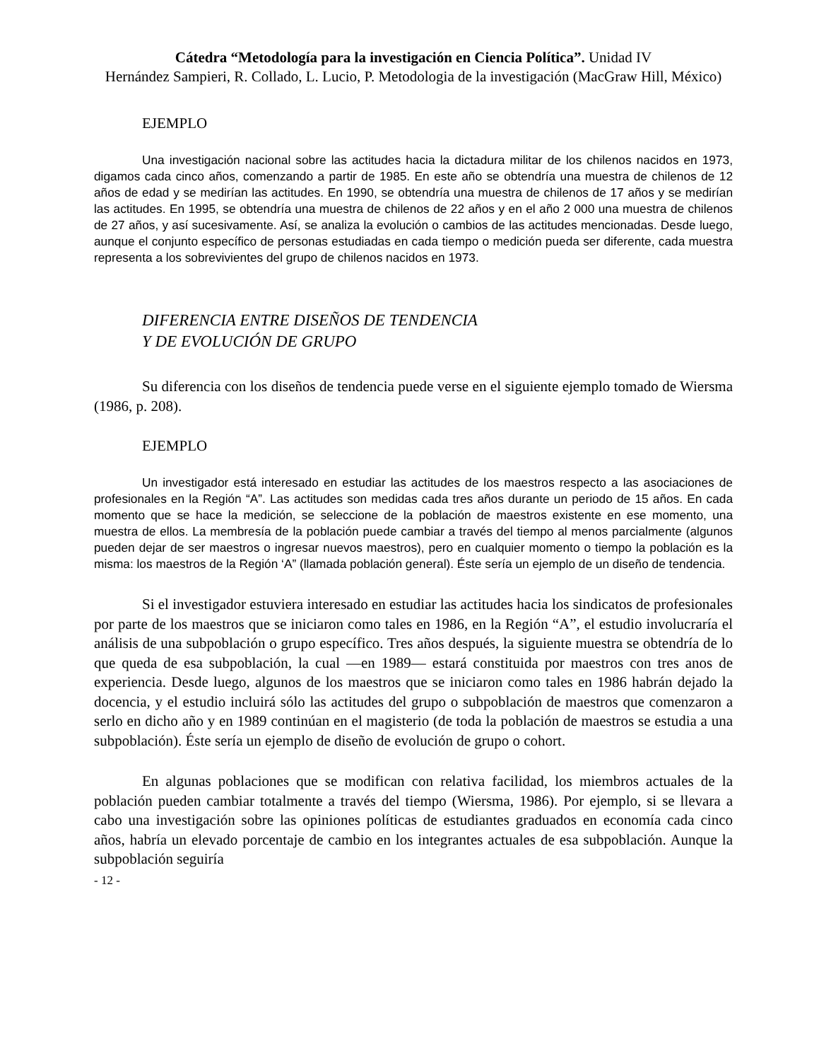Cátedra “Metodología para la investigación en Ciencia Política”. Unidad IV
Hernández Sampieri, R. Collado, L. Lucio, P. Metodologia de la investigación (MacGraw Hill, México)
EJEMPLO
Una investigación nacional sobre las actitudes hacia la dictadura militar de los chilenos nacidos en 1973, digamos cada cinco años, comenzando a partir de 1985. En este año se obtendría una muestra de chilenos de 12 años de edad y se medirían las actitudes. En 1990, se obtendría una muestra de chilenos de 17 años y se medirían las actitudes. En 1995, se obtendría una muestra de chilenos de 22 años y en el año 2 000 una muestra de chilenos de 27 años, y así sucesivamente. Así, se analiza la evolución o cambios de las actitudes mencionadas. Desde luego, aunque el conjunto específico de personas estudiadas en cada tiempo o medición pueda ser diferente, cada muestra representa a los sobrevivientes del grupo de chilenos nacidos en 1973.
DIFERENCIA ENTRE DISEÑOS DE TENDENCIA
Y DE EVOLUCIÓN DE GRUPO
Su diferencia con los diseños de tendencia puede verse en el siguiente ejemplo tomado de Wiersma (1986, p. 208).
EJEMPLO
Un investigador está interesado en estudiar las actitudes de los maestros respecto a las asociaciones de profesionales en la Región “A”. Las actitudes son medidas cada tres años durante un periodo de 15 años. En cada momento que se hace la medición, se seleccione de la población de maestros existente en ese momento, una muestra de ellos. La membresía de la población puede cambiar a través del tiempo al menos parcialmente (algunos pueden dejar de ser maestros o ingresar nuevos maestros), pero en cualquier momento o tiempo la población es la misma: los maestros de la Región ‘A” (llamada población general). Éste sería un ejemplo de un diseño de tendencia.
Si el investigador estuviera interesado en estudiar las actitudes hacia los sindicatos de profesionales por parte de los maestros que se iniciaron como tales en 1986, en la Región “A”, el estudio involucraría el análisis de una subpoblación o grupo específico. Tres años después, la siguiente muestra se obtendría de lo que queda de esa subpoblación, la cual —en 1989— estará constituida por maestros con tres anos de experiencia. Desde luego, algunos de los maestros que se iniciaron como tales en 1986 habrán dejado la docencia, y el estudio incluirá sólo las actitudes del grupo o subpoblación de maestros que comenzaron a serlo en dicho año y en 1989 continúan en el magisterio (de toda la población de maestros se estudia a una subpoblación). Éste sería un ejemplo de diseño de evolución de grupo o cohort.
En algunas poblaciones que se modifican con relativa facilidad, los miembros actuales de la población pueden cambiar totalmente a través del tiempo (Wiersma, 1986). Por ejemplo, si se llevara a cabo una investigación sobre las opiniones políticas de estudiantes graduados en economía cada cinco años, habría un elevado porcentaje de cambio en los integrantes actuales de esa subpoblación. Aunque la subpoblación seguiría
- 12 -